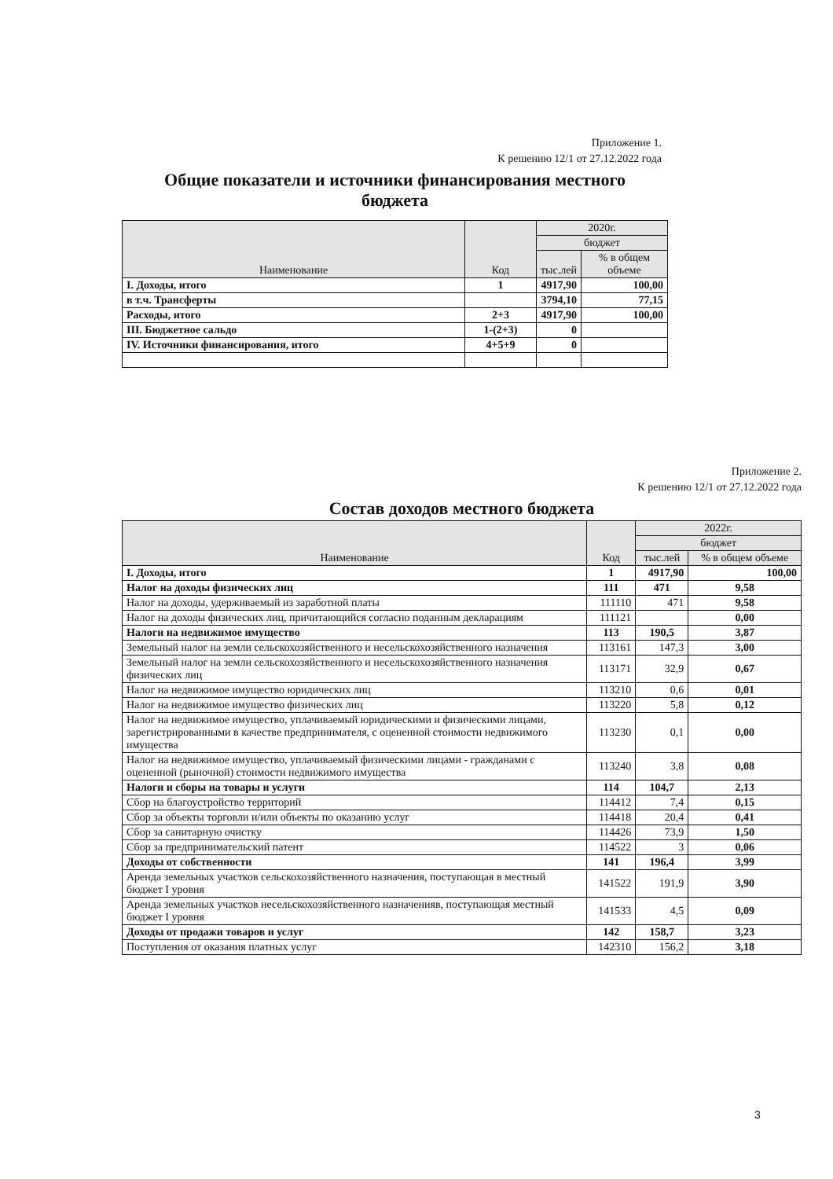Приложение 1.
К решению 12/1 от 27.12.2022 года
Общие показатели и источники финансирования местного
бюджета
| Наименование | Код | 2020г. | |
| --- | --- | --- | --- |
| | | бюджет | |
| | | тыс.лей | % в общем объеме |
| I. Доходы, итого | 1 | 4917,90 | 100,00 |
| в т.ч. Трансферты | | 3794,10 | 77,15 |
| Расходы, итого | 2+3 | 4917,90 | 100,00 |
| III. Бюджетное сальдо | 1-(2+3) | 0 | |
| IV. Источники финансирования, итого | 4+5+9 | 0 | |
Приложение 2.
К решению 12/1 от 27.12.2022 года
Состав доходов местного бюджета
| Наименование | Код | 2022г. | |
| --- | --- | --- | --- |
| | | бюджет | |
| | | тыс.лей | % в общем объеме |
| I. Доходы, итого | 1 | 4917,90 | 100,00 |
| Налог на доходы физических лиц | 111 | 471 | 9,58 |
| Налог на доходы, удерживаемый из заработной платы | 111110 | 471 | 9,58 |
| Налог на доходы физических лиц, причитающийся согласно поданным декларациям | 111121 | | 0,00 |
| Налоги на недвижимое имущество | 113 | 190,5 | 3,87 |
| Земельный налог на земли сельскохозяйственного и несельскохозяйственного назначения | 113161 | 147,3 | 3,00 |
| Земельный налог на земли сельскохозяйственного и несельскохозяйственного назначения физических лиц | 113171 | 32,9 | 0,67 |
| Налог на недвижимое имущество юридических лиц | 113210 | 0,6 | 0,01 |
| Налог на недвижимое имущество физических лиц | 113220 | 5,8 | 0,12 |
| Налог на недвижимое имущество, уплачиваемый юридическими и физическими лицами, зарегистрированными в качестве предпринимателя, с оцененной стоимости недвижимого имущества | 113230 | 0,1 | 0,00 |
| Налог на недвижимое имущество, уплачиваемый физическими лицами - гражданами с оцененной (рыночной) стоимости недвижимого имущества | 113240 | 3,8 | 0,08 |
| Налоги и сборы на товары и услуги | 114 | 104,7 | 2,13 |
| Сбор на благоустройство территорий | 114412 | 7,4 | 0,15 |
| Сбор за объекты торговли и/или объекты по оказанию услуг | 114418 | 20,4 | 0,41 |
| Сбор за санитарную очистку | 114426 | 73,9 | 1,50 |
| Сбор за предпринимательский патент | 114522 | 3 | 0,06 |
| Доходы от собственности | 141 | 196,4 | 3,99 |
| Аренда земельных участков сельскохозяйственного назначения, поступающая в местный бюджет I уровня | 141522 | 191,9 | 3,90 |
| Аренда земельных участков несельскохозяйственного назначенияв, поступающая местный бюджет I уровня | 141533 | 4,5 | 0,09 |
| Доходы от продажи товаров и услуг | 142 | 158,7 | 3,23 |
| Поступления от оказания платных услуг | 142310 | 156,2 | 3,18 |
3